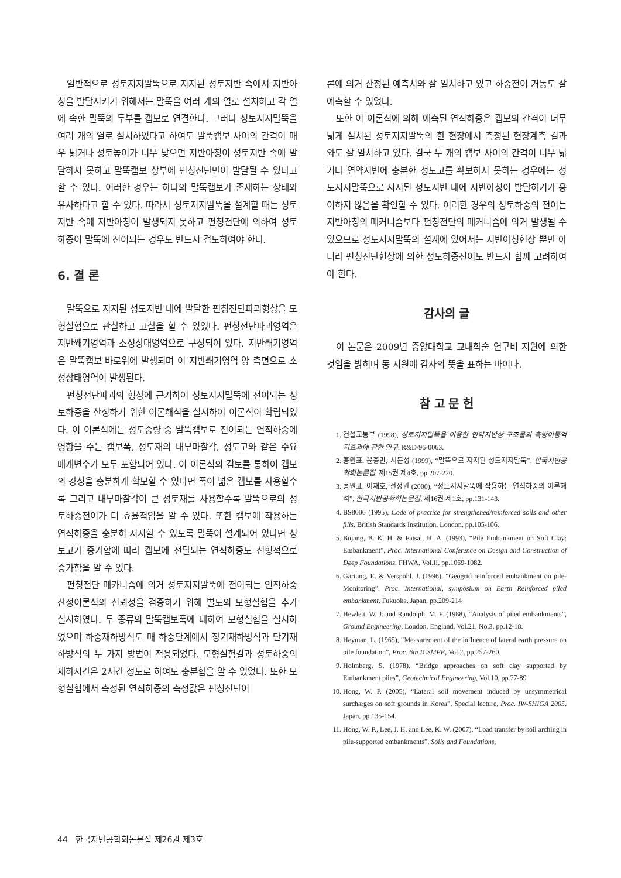일반적으로 성토지지말뚝으로 지지된 성토지반 속에서 지반아칭을 발달시키기 위해서는 말뚝을 여러 개의 열로 설치하고 각 열에 속한 말뚝의 두부를 캡보로 연결한다. 그러나 성토지지말뚝을 여러 개의 열로 설치하였다고 하여도 말뚝캡보 사이의 간격이 매우 넓거나 성토높이가 너무 낮으면 지반아칭이 성토지반 속에 발달하지 못하고 말뚝캡보 상부에 펀칭전단만이 발달될 수 있다고 할 수 있다. 이러한 경우는 하나의 말뚝캡보가 존재하는 상태와 유사하다고 할 수 있다. 따라서 성토지지말뚝을 설계할 때는 성토지반 속에 지반아칭이 발생되지 못하고 펀칭전단에 의하여 성토하중이 말뚝에 전이되는 경우도 반드시 검토하여야 한다.
6. 결 론
말뚝으로 지지된 성토지반 내에 발달한 펀칭전단파괴형상을 모형실험으로 관찰하고 고찰을 할 수 있었다. 펀칭전단파괴영역은 지반쐐기영역과 소성상태영역으로 구성되어 있다. 지반쐐기영역은 말뚝캡보 바로위에 발생되며 이 지반쐐기영역 양 측면으로 소성상태영역이 발생된다.
펀칭전단파괴의 형상에 근거하여 성토지지말뚝에 전이되는 성토하중을 산정하기 위한 이론해석을 실시하여 이론식이 확립되었다. 이 이론식에는 성토중량 중 말뚝캡보로 전이되는 연직하중에 영향을 주는 캡보폭, 성토재의 내부마찰각, 성토고와 같은 주요 매개변수가 모두 포함되어 있다. 이 이론식의 검토를 통하여 캡보의 강성을 충분하게 확보할 수 있다면 폭이 넓은 캡보를 사용할수록 그리고 내부마찰각이 큰 성토재를 사용할수록 말뚝으로의 성토하중전이가 더 효율적임을 알 수 있다. 또한 캡보에 작용하는 연직하중을 충분히 지지할 수 있도록 말뚝이 설계되어 있다면 성토고가 증가함에 따라 캡보에 전달되는 연직하중도 선형적으로 증가함을 알 수 있다.
펀칭전단 메카니즘에 의거 성토지지말뚝에 전이되는 연직하중 산정이론식의 신뢰성을 검증하기 위해 별도의 모형실험을 추가 실시하였다. 두 종류의 말뚝캡보폭에 대하여 모형실험을 실시하였으며 하중재하방식도 매 하중단계에서 장기재하방식과 단기재하방식의 두 가지 방법이 적용되었다. 모형실험결과 성토하중의 재하시간은 2시간 정도로 하여도 충분함을 알 수 있었다. 또한 모형실험에서 측정된 연직하중의 측정값은 펀칭전단이
론에 의거 산정된 예측치와 잘 일치하고 있고 하중전이 거동도 잘 예측할 수 있었다.
또한 이 이론식에 의해 예측된 연직하중은 캡보의 간격이 너무 넓게 설치된 성토지지말뚝의 한 현장에서 측정된 현장계측 결과와도 잘 일치하고 있다. 결국 두 개의 캡보 사이의 간격이 너무 넓거나 연약지반에 충분한 성토고를 확보하지 못하는 경우에는 성토지지말뚝으로 지지된 성토지반 내에 지반아칭이 발달하기가 용이하지 않음을 확인할 수 있다. 이러한 경우의 성토하중의 전이는 지반아칭의 메커니즘보다 펀칭전단의 메커니즘에 의거 발생될 수 있으므로 성토지지말뚝의 설계에 있어서는 지반아칭현상 뿐만 아니라 펀칭전단현상에 의한 성토하중전이도 반드시 함께 고려하여야 한다.
감사의 글
이 논문은 2009년 중앙대학교 교내학술 연구비 지원에 의한 것임을 밝히며 동 지원에 감사의 뜻을 표하는 바이다.
참 고 문 헌
1. 건설교통부 (1998), 성토지지말뚝을 이용한 연약지반상 구조물의 측방이동억지효과에 관한 연구, R&D/96-0063.
2. 홍원표, 윤중만, 서문성 (1999), “말뚝으로 지지된 성토지지말뚝”, 한국지반공학회논문집, 제15권 제4호, pp.207-220.
3. 홍원표, 이재호, 전성권 (2000), “성토지지말뚝에 작용하는 연직하중의 이론해석”, 한국지반공학회논문집, 제16권 제1호, pp.131-143.
4. BS8006 (1995), Code of practice for strengthened/reinforced soils and other fills, British Standards Institution, London, pp.105-106.
5. Bujang, B. K. H. & Faisal, H. A. (1993), “Pile Embankment on Soft Clay: Embankment”, Proc. International Conference on Design and Construction of Deep Foundations, FHWA, Vol.II, pp.1069-1082.
6. Gartung, E. & Verspohl. J. (1996), “Geogrid reinforced embankment on pile-Monitoring”, Proc. International, symposium on Earth Reinforced piled embankment, Fukuoka, Japan, pp.209-214
7. Hewlett, W. J. and Randolph, M. F. (1988), “Analysis of piled embankments”, Ground Engineering, London, England, Vol.21, No.3, pp.12-18.
8. Heyman, L. (1965), “Measurement of the influence of lateral earth pressure on pile foundation”, Proc. 6th ICSMFE, Vol.2, pp.257-260.
9. Holmberg, S. (1978), “Bridge approaches on soft clay supported by Embankment piles”, Geotechnical Engineering, Vol.10, pp.77-89
10. Hong, W. P. (2005), “Lateral soil movement induced by unsymmetrical surcharges on soft grounds in Korea”, Special lecture, Proc. IW-SHIGA 2005, Japan, pp.135-154.
11. Hong, W. P., Lee, J. H. and Lee, K. W. (2007), “Load transfer by soil arching in pile-supported embankments”, Soils and Foundations,
44 한국지반공학회논문집 제26권 제3호